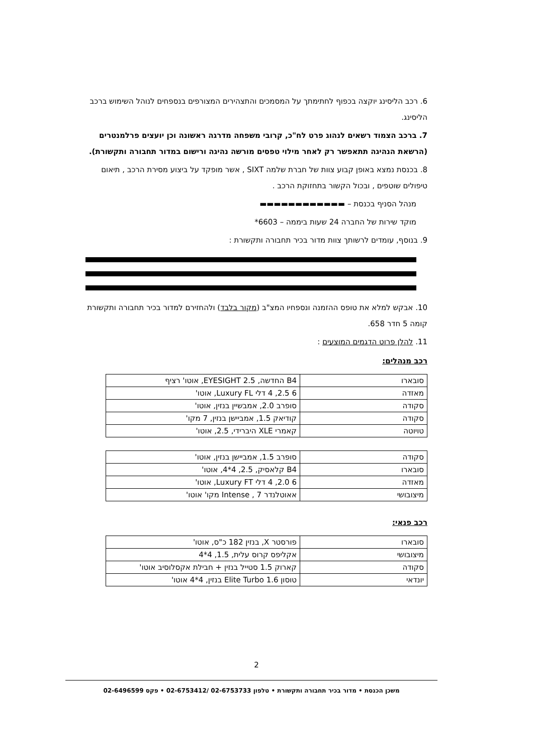6. רכב הליסינג יוקצה בכפוף לחתימתך על המסמכים והתצהירים המצורפים בנספחים לנוהל השימוש ברכב הליסינג.
7. ברכב הצמוד רשאים לנהוג פרט לח"כ, קרובי משפחה מדרגה ראשונה וכן יועצים פרלמנטרים (הרשאת הנהיגה תתאפשר רק לאחר מילוי טפסים מורשה נהיגה ורישום במדור תחבורה ותקשורת).
8. בכנסת נמצא באופן קבוע צוות של חברת שלמה SIXT , אשר מופקד על ביצוע מסירת הרכב , תיאום טיפולים שוטפים , ובכול הקשור בתחזוקת הרכב .
מנהל הסניף בכנסת – ▬▬▬▬▬▬▬▬▬▬▬▬
מוקד שירות של החברה 24 שעות ביממה – 6603*
9. בנוסף, עומדים לרשותך צוות מדור בכיר תחבורה ותקשורת :
10. אבקש למלא את טופס ההזמנה ונספחיו המצ"ב (מקור בלבד) ולהחזירם למדור בכיר תחבורה ותקשורת קומה 5 חדר 658.
11. להלן פרוט הדגמים המוצעים :
רכב מנהלים:
| סובארו | B4 החדשה, EYESIGHT 2.5, אוטו' רציף |
| מאזדה | 6 2.5, 4 דלי Luxury FL, אוטו' |
| סקודה | סופרב 2.0, אמבשיין בנזין, אוטו' |
| סקודה | קודיאק 1.5, אמביישן בנזין, 7 מקו' |
| טויוטה | קאמרי XLE היברידי, 2.5, אוטו' |
| סקודה | סופרב 1.5, אמביישן בנזין, אוטו' |
| סובארו | B4 קלאסיק, 2.5, 4*4, אוטו' |
| מאזדה | 6 2.0, 4 דלי Luxury FT, אוטו' |
| מיצובושי | אאוטלנדר Intense , 7 מקו' אוטו' |
רכב פנאי:
| סובארו | פורסטר X, בנזין 182 כ"ס, אוטו' |
| מיצובושי | אקליפס קרוס עלית, 1.5, 4*4 |
| סקודה | קארוק 1.5 סטייל בנזין + חבילת אקסלוסיב אוטו' |
| יונדאי | טוסון Elite Turbo 1.6 בנזין, 4*4 אוטו' |
2
משכן הכנסת • מדור בכיר תחבורה ותקשורת • טלפון 02-6753733 /02-6753412 • פקס 02-6496599